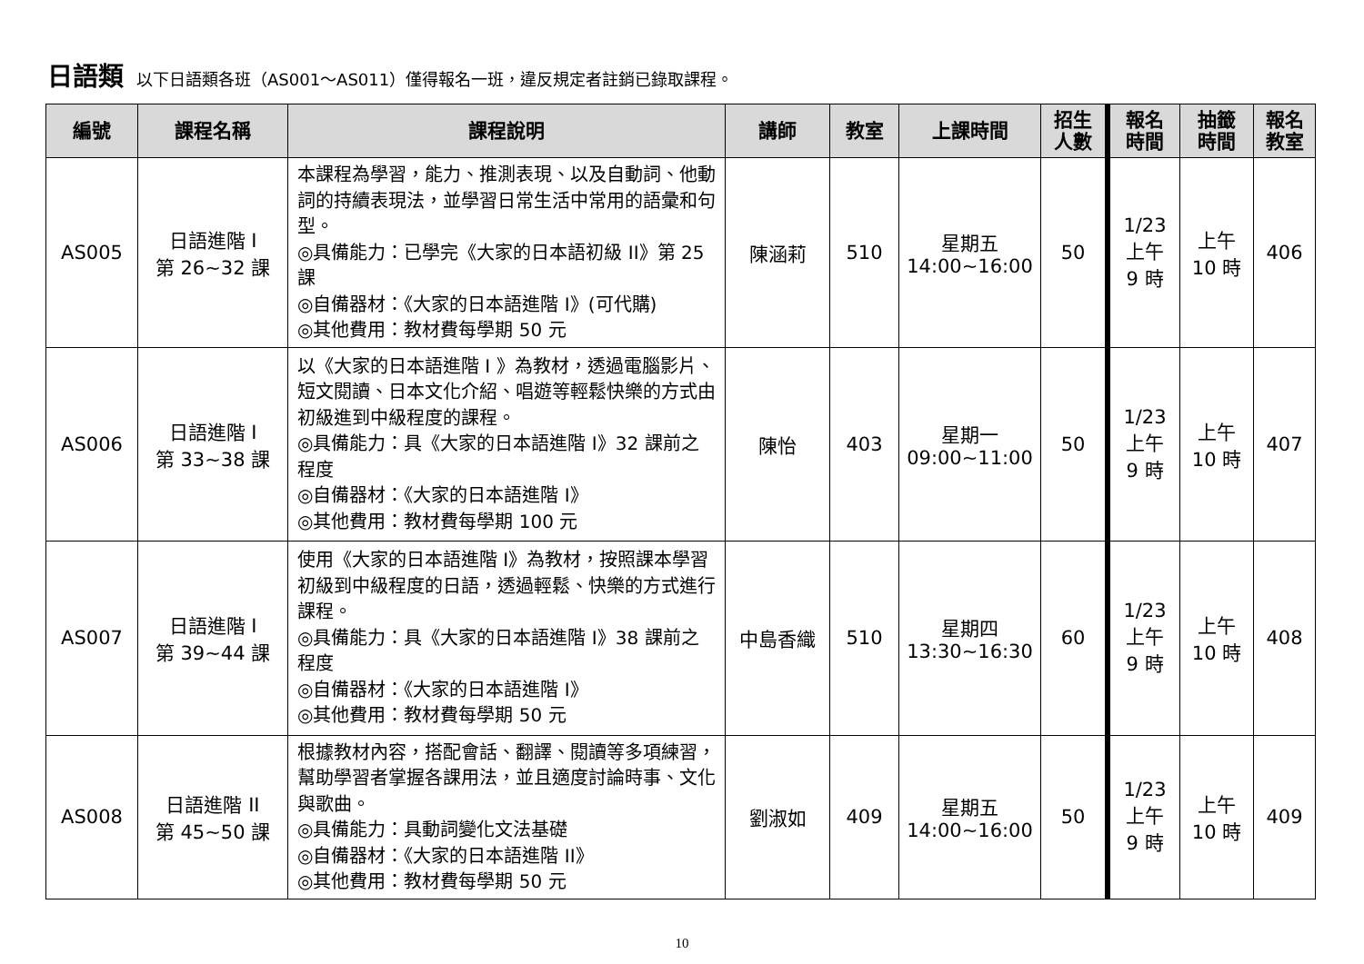日語類 以下日語類各班（AS001～AS011）僅得報名一班，違反規定者註銷已錄取課程。
| 編號 | 課程名稱 | 課程說明 | 講師 | 教室 | 上課時間 | 招生 人數 | 報名 時間 | 抽籤 時間 | 報名 教室 |
| --- | --- | --- | --- | --- | --- | --- | --- | --- | --- |
| AS005 | 日語進階 I 第 26~32 課 | 本課程為學習，能力、推測表現、以及自動詞、他動詞的持續表現法，並學習日常生活中常用的語彙和句型。 ◎具備能力：已學完《大家的日本語初級 II》第 25 課 ◎自備器材：《大家的日本語進階 I》(可代購) ◎其他費用：教材費每學期 50 元 | 陳涵莉 | 510 | 星期五 14:00~16:00 | 50 | 1/23 上午 9 時 | 上午 10 時 | 406 |
| AS006 | 日語進階 I 第 33~38 課 | 以《大家的日本語進階 I 》為教材，透過電腦影片、短文閱讀、日本文化介紹、唱遊等輕鬆快樂的方式由初級進到中級程度的課程。 ◎具備能力：具《大家的日本語進階 I》32 課前之程度 ◎自備器材：《大家的日本語進階 I》 ◎其他費用：教材費每學期 100 元 | 陳怡 | 403 | 星期一 09:00~11:00 | 50 | 1/23 上午 9 時 | 上午 10 時 | 407 |
| AS007 | 日語進階 I 第 39~44 課 | 使用《大家的日本語進階 I》為教材，按照課本學習初級到中級程度的日語，透過輕鬆、快樂的方式進行課程。 ◎具備能力：具《大家的日本語進階 I》38 課前之程度 ◎自備器材：《大家的日本語進階 I》 ◎其他費用：教材費每學期 50 元 | 中島香織 | 510 | 星期四 13:30~16:30 | 60 | 1/23 上午 9 時 | 上午 10 時 | 408 |
| AS008 | 日語進階 II 第 45~50 課 | 根據教材內容，搭配會話、翻譯、閱讀等多項練習，幫助學習者掌握各課用法，並且適度討論時事、文化與歌曲。 ◎具備能力：具動詞變化文法基礎 ◎自備器材：《大家的日本語進階 II》 ◎其他費用：教材費每學期 50 元 | 劉淑如 | 409 | 星期五 14:00~16:00 | 50 | 1/23 上午 9 時 | 上午 10 時 | 409 |
10